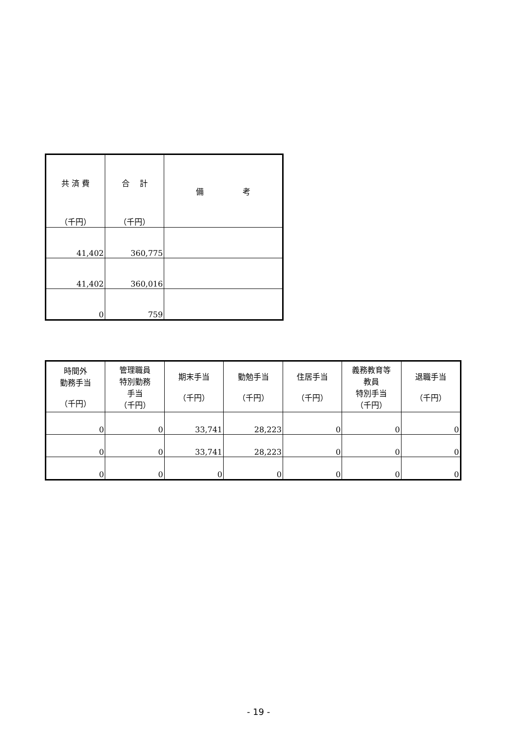| 共 済 費 （千円） | 合 計 （千円） | 備 考 |
| --- | --- | --- |
| 41,402 | 360,775 | |
| 41,402 | 360,016 | |
| 0 | 759 | |
| 時間外 勤務手当 （千円） | 管理職員 特別勤務 手当 （千円） | 期末手当 （千円） | 勤勉手当 （千円） | 住居手当 （千円） | 義務教育等 教員 特別手当 （千円） | 退職手当 （千円） |
| --- | --- | --- | --- | --- | --- | --- |
| 0 | 0 | 33,741 | 28,223 | 0 | 0 | 0 |
| 0 | 0 | 33,741 | 28,223 | 0 | 0 | 0 |
| 0 | 0 | 0 | 0 | 0 | 0 | 0 |
- 19 -